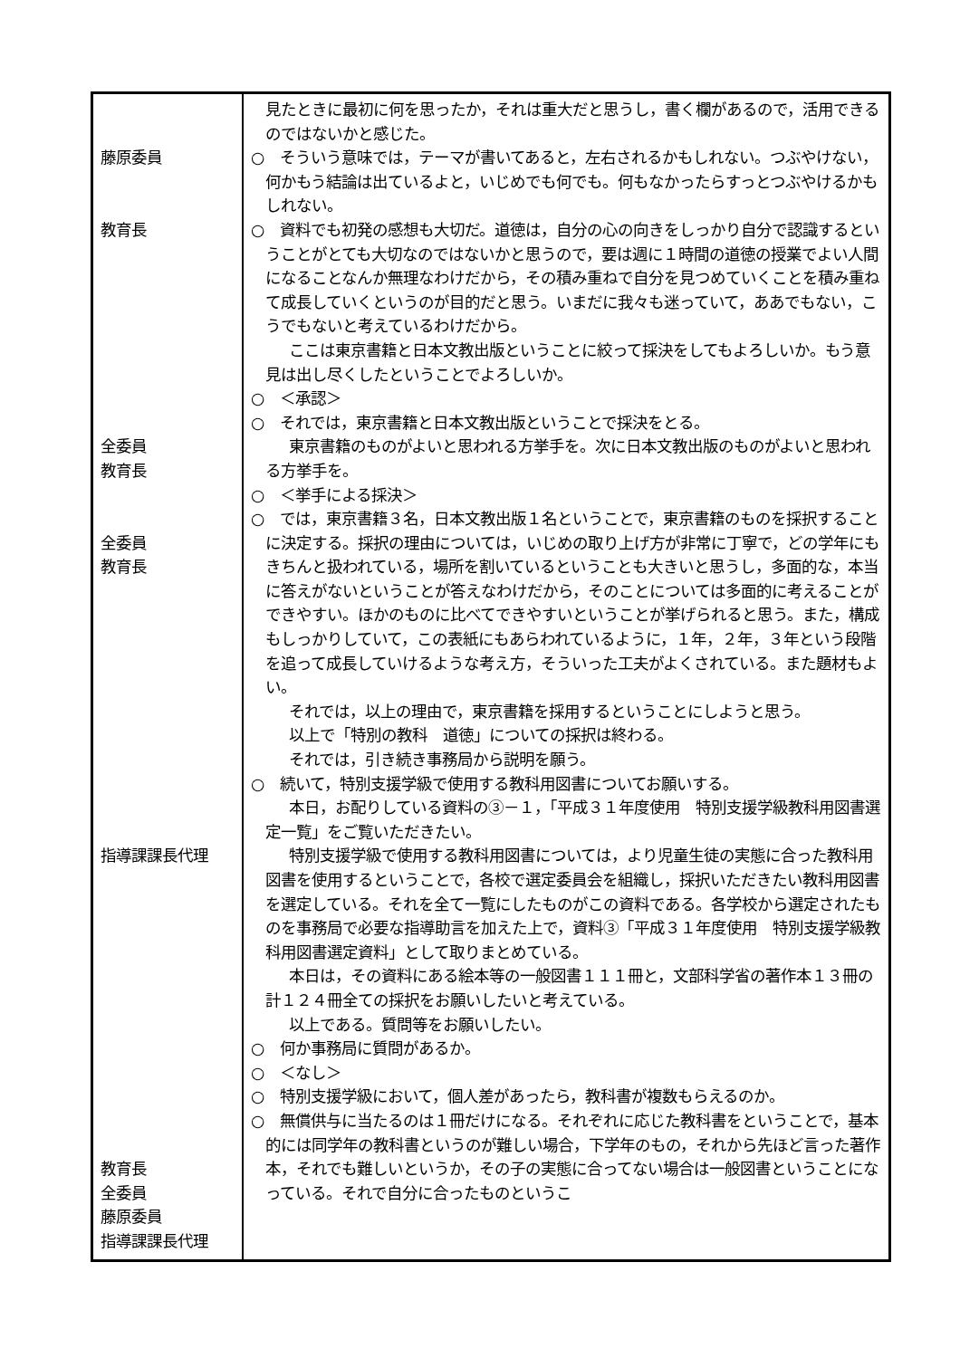| 藤原委員 教育長 全委員 教育長 全委員 教育長 指導課課長代理 教育長 全委員 藤原委員 指導課課長代理 | 見たときに最初に何を思ったか，それは重大だと思うし，書く欄があるので，活用できるのではないかと感じた。 ○ そういう意味では，テーマが書いてあると，左右されるかもしれない。つぶやけない，何かもう結論は出ているよと，いじめでも何でも。何もなかったらすっとつぶやけるかもしれない。 ○ 資料でも初発の感想も大切だ。道徳は，自分の心の向きをしっかり自分で認識するということがとても大切なのではないかと思うので，要は週に１時間の道徳の授業でよい人間になることなんか無理なわけだから，その積み重ねで自分を見つめていくことを積み重ねて成長していくというのが目的だと思う。いまだに我々も迷っていて，ああでもない，こうでもないと考えているわけだから。 ここは東京書籍と日本文教出版ということに絞って採決をしてもよろしいか。もう意見は出し尽くしたということでよろしいか。 ○ ＜承認＞ ○ それでは，東京書籍と日本文教出版ということで採決をとる。 東京書籍のものがよいと思われる方挙手を。次に日本文教出版のものがよいと思われる方挙手を。 ○ ＜挙手による採決＞ ○ では，東京書籍３名，日本文教出版１名ということで，東京書籍のものを採択することに決定する。採択の理由については，いじめの取り上げ方が非常に丁寧で，どの学年にもきちんと扱われている，場所を割いているということも大きいと思うし，多面的な，本当に答えがないということが答えなわけだから，そのことについては多面的に考えることができやすい。ほかのものに比べてできやすいということが挙げられると思う。また，構成もしっかりしていて，この表紙にもあらわれているように，１年，２年，３年という段階を追って成長していけるような考え方，そういった工夫がよくされている。また題材もよい。 それでは，以上の理由で，東京書籍を採用するということにしようと思う。 以上で「特別の教科 道徳」についての採択は終わる。 それでは，引き続き事務局から説明を願う。 ○ 続いて，特別支援学級で使用する教科用図書についてお願いする。 本日，お配りしている資料の③－１，「平成３１年度使用 特別支援学級教科用図書選定一覧」をご覧いただきたい。 特別支援学級で使用する教科用図書については，より児童生徒の実態に合った教科用図書を使用するということで，各校で選定委員会を組織し，採択いただきたい教科用図書を選定している。それを全て一覧にしたものがこの資料である。各学校から選定されたものを事務局で必要な指導助言を加えた上で，資料③「平成３１年度使用 特別支援学級教科用図書選定資料」として取りまとめている。 本日は，その資料にある絵本等の一般図書１１１冊と，文部科学省の著作本１３冊の計１２４冊全ての採択をお願いしたいと考えている。 以上である。質問等をお願いしたい。 ○ 何か事務局に質問があるか。 ○ ＜なし＞ ○ 特別支援学級において，個人差があったら，教科書が複数もらえるのか。 ○ 無償供与に当たるのは１冊だけになる。それぞれに応じた教科書をということで，基本的には同学年の教科書というのが難しい場合，下学年のもの，それから先ほど言った著作本，それでも難しいというか，その子の実態に合ってない場合は一般図書ということになっている。それで自分に合ったものというこ |